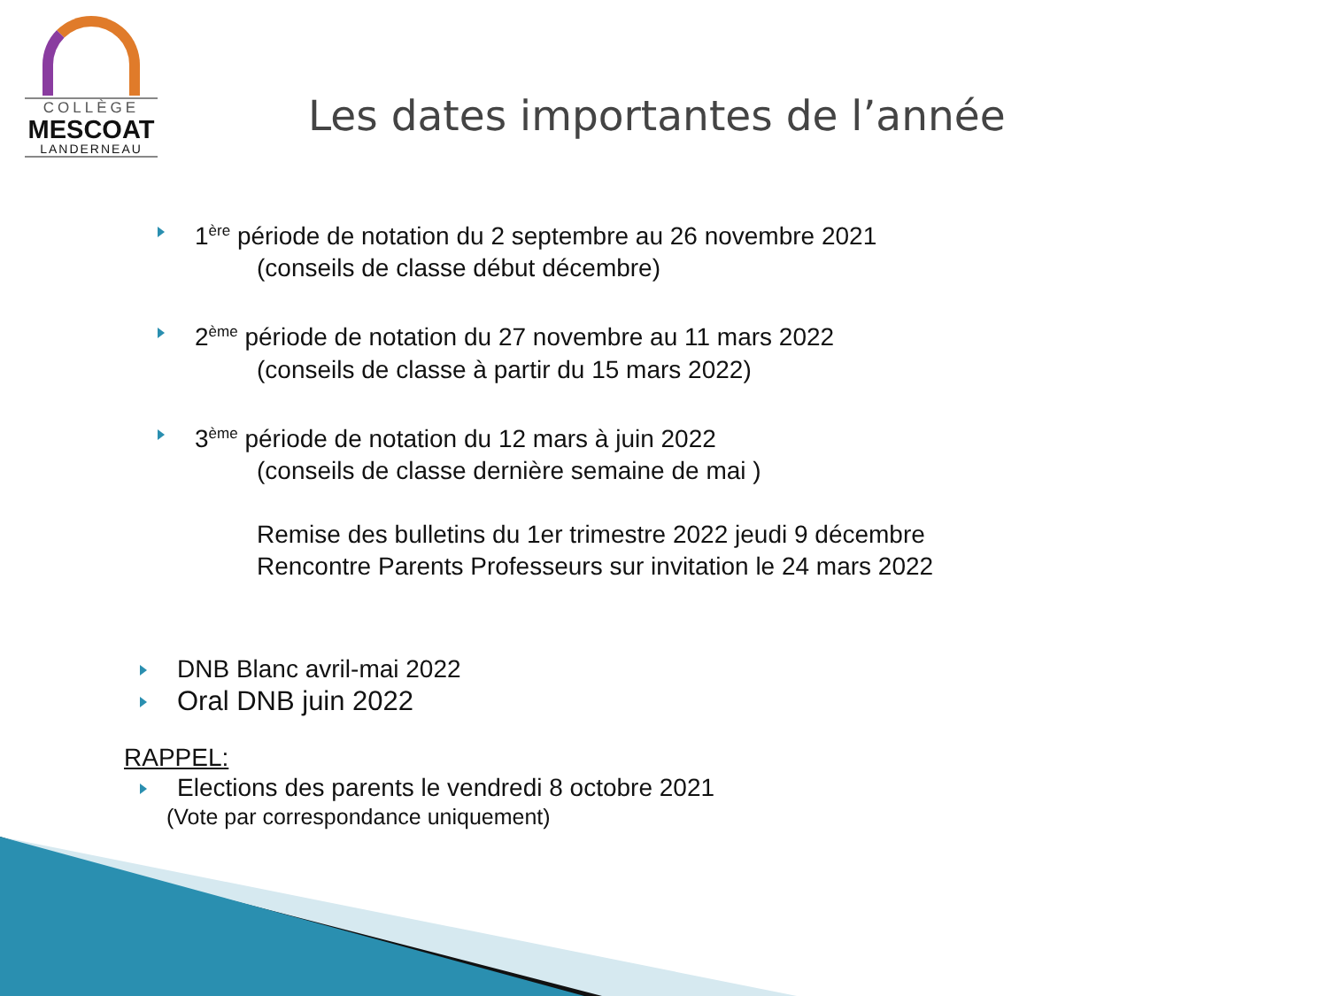COLLÈGE
MESCOAT
LANDERNEAU
Les dates importantes de l’année
1<sup>ère</sup> période de notation du 2 septembre au 26 novembre 2021
(conseils de classe début décembre)
2<sup>ème</sup> période de notation du 27 novembre au 11 mars 2022
(conseils de classe à partir du 15 mars 2022)
3<sup>ème</sup> période de notation du 12 mars à juin 2022
(conseils de classe dernière semaine de mai )
Remise des bulletins du 1er trimestre 2022 jeudi 9 décembre
Rencontre Parents Professeurs sur invitation le 24 mars 2022
DNB Blanc avril-mai 2022
Oral DNB juin 2022
RAPPEL:
Elections des parents le vendredi 8 octobre 2021
(Vote par correspondance uniquement)